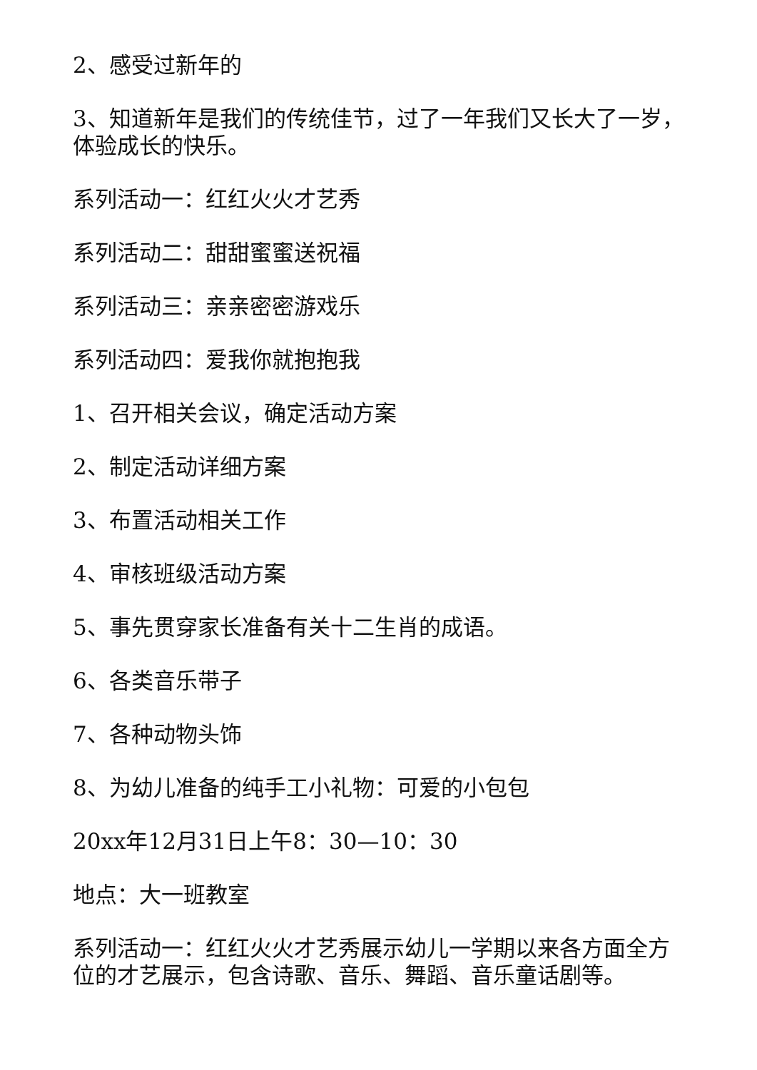2、感受过新年的
3、知道新年是我们的传统佳节，过了一年我们又长大了一岁，体验成长的快乐。
系列活动一：红红火火才艺秀
系列活动二：甜甜蜜蜜送祝福
系列活动三：亲亲密密游戏乐
系列活动四：爱我你就抱抱我
1、召开相关会议，确定活动方案
2、制定活动详细方案
3、布置活动相关工作
4、审核班级活动方案
5、事先贯穿家长准备有关十二生肖的成语。
6、各类音乐带子
7、各种动物头饰
8、为幼儿准备的纯手工小礼物：可爱的小包包
20xx年12月31日上午8：30—10：30
地点：大一班教室
系列活动一：红红火火才艺秀展示幼儿一学期以来各方面全方位的才艺展示，包含诗歌、音乐、舞蹈、音乐童话剧等。